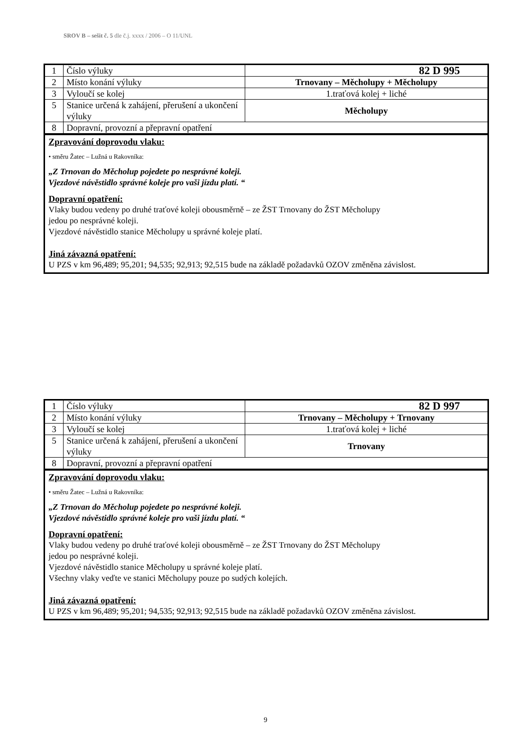SROV B – sešit č. 5 dle č.j. xxxx / 2006 – O 11/UNL
| 1 | Číslo výluky | 82 D 995 |
| 2 | Místo konání výluky | Trnovany – Měcholupy + Měcholupy |
| 3 | Vyloučí se kolej | 1.traťová kolej + liché |
| 5 | Stanice určená k zahájení, přerušení a ukončení výluky | Měcholupy |
| 8 | Dopravní, provozní a přepravní opatření | |
Zpravování doprovodu vlaku:
• směru Žatec – Lužná u Rakovníka:
„Z Trnovan do Měcholup pojedete po nesprávné koleji.
Vjezdové návěstidlo správné koleje pro vaši jízdu platí. “
Dopravní opatření:
Vlaky budou vedeny po druhé traťové koleji obousměrně – ze ŽST Trnovany do ŽST Měcholupy
jedou po nesprávné koleji.
Vjezdové návěstidlo stanice Měcholupy u správné koleje platí.
Jiná závazná opatření:
U PZS v km 96,489; 95,201; 94,535; 92,913; 92,515 bude na základě požadavků OZOV změněna závislost.
| 1 | Číslo výluky | 82 D 997 |
| 2 | Místo konání výluky | Trnovany – Měcholupy + Trnovany |
| 3 | Vyloučí se kolej | 1.traťová kolej + liché |
| 5 | Stanice určená k zahájení, přerušení a ukončení výluky | Trnovany |
| 8 | Dopravní, provozní a přepravní opatření | |
Zpravování doprovodu vlaku:
• směru Žatec – Lužná u Rakovníka:
„Z Trnovan do Měcholup pojedete po nesprávné koleji.
Vjezdové návěstidlo správné koleje pro vaši jízdu platí. “
Dopravní opatření:
Vlaky budou vedeny po druhé traťové koleji obousměrně – ze ŽST Trnovany do ŽST Měcholupy
jedou po nesprávné koleji.
Vjezdové návěstidlo stanice Měcholupy u správné koleje platí.
Všechny vlaky veďte ve stanici Měcholupy pouze po sudých kolejích.
Jiná závazná opatření:
U PZS v km 96,489; 95,201; 94,535; 92,913; 92,515 bude na základě požadavků OZOV změněna závislost.
9